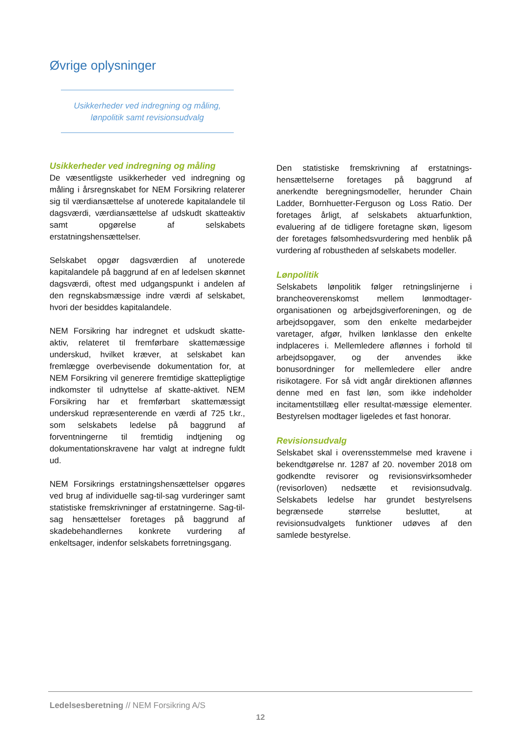Øvrige oplysninger
Usikkerheder ved indregning og måling,
lønpolitik samt revisionsudvalg
Usikkerheder ved indregning og måling
De væsentligste usikkerheder ved indregning og måling i årsregnskabet for NEM Forsikring relaterer sig til værdiansættelse af unoterede kapitalandele til dagsværdi, værdiansættelse af udskudt skatteaktiv samt opgørelse af selskabets erstatningshensættelser.
Selskabet opgør dagsværdien af unoterede kapitalandele på baggrund af en af ledelsen skønnet dagsværdi, oftest med udgangspunkt i andelen af den regnskabsmæssige indre værdi af selskabet, hvori der besiddes kapitalandele.
NEM Forsikring har indregnet et udskudt skatte-aktiv, relateret til fremførbare skattemæssige underskud, hvilket kræver, at selskabet kan fremlægge overbevisende dokumentation for, at NEM Forsikring vil generere fremtidige skattepligtige indkomster til udnyttelse af skatte-aktivet. NEM Forsikring har et fremførbart skattemæssigt underskud repræsenterende en værdi af 725 t.kr., som selskabets ledelse på baggrund af forventningerne til fremtidig indtjening og dokumentationskravene har valgt at indregne fuldt ud.
NEM Forsikrings erstatningshensættelser opgøres ved brug af individuelle sag-til-sag vurderinger samt statistiske fremskrivninger af erstatningerne. Sag-til-sag hensættelser foretages på baggrund af skadebehandlernes konkrete vurdering af enkeltsager, indenfor selskabets forretningsgang.
Den statistiske fremskrivning af erstatnings-hensættelserne foretages på baggrund af anerkendte beregningsmodeller, herunder Chain Ladder, Bornhuetter-Ferguson og Loss Ratio. Der foretages årligt, af selskabets aktuarfunktion, evaluering af de tidligere foretagne skøn, ligesom der foretages følsomhedsvurdering med henblik på vurdering af robustheden af selskabets modeller.
Lønpolitik
Selskabets lønpolitik følger retningslinjerne i brancheoverenskomst mellem lønmodtager-organisationen og arbejdsgiverforeningen, og de arbejdsopgaver, som den enkelte medarbejder varetager, afgør, hvilken lønklasse den enkelte indplaceres i. Mellemledere aflønnes i forhold til arbejdsopgaver, og der anvendes ikke bonusordninger for mellemledere eller andre risikotagere. For så vidt angår direktionen aflønnes denne med en fast løn, som ikke indeholder incitamentstillæg eller resultat-mæssige elementer. Bestyrelsen modtager ligeledes et fast honorar.
Revisionsudvalg
Selskabet skal i overensstemmelse med kravene i bekendtgørelse nr. 1287 af 20. november 2018 om godkendte revisorer og revisionsvirksomheder (revisorloven) nedsætte et revisionsudvalg. Selskabets ledelse har grundet bestyrelsens begrænsede størrelse besluttet, at revisionsudvalgets funktioner udøves af den samlede bestyrelse.
Ledelsesberetning // NEM Forsikring A/S
12